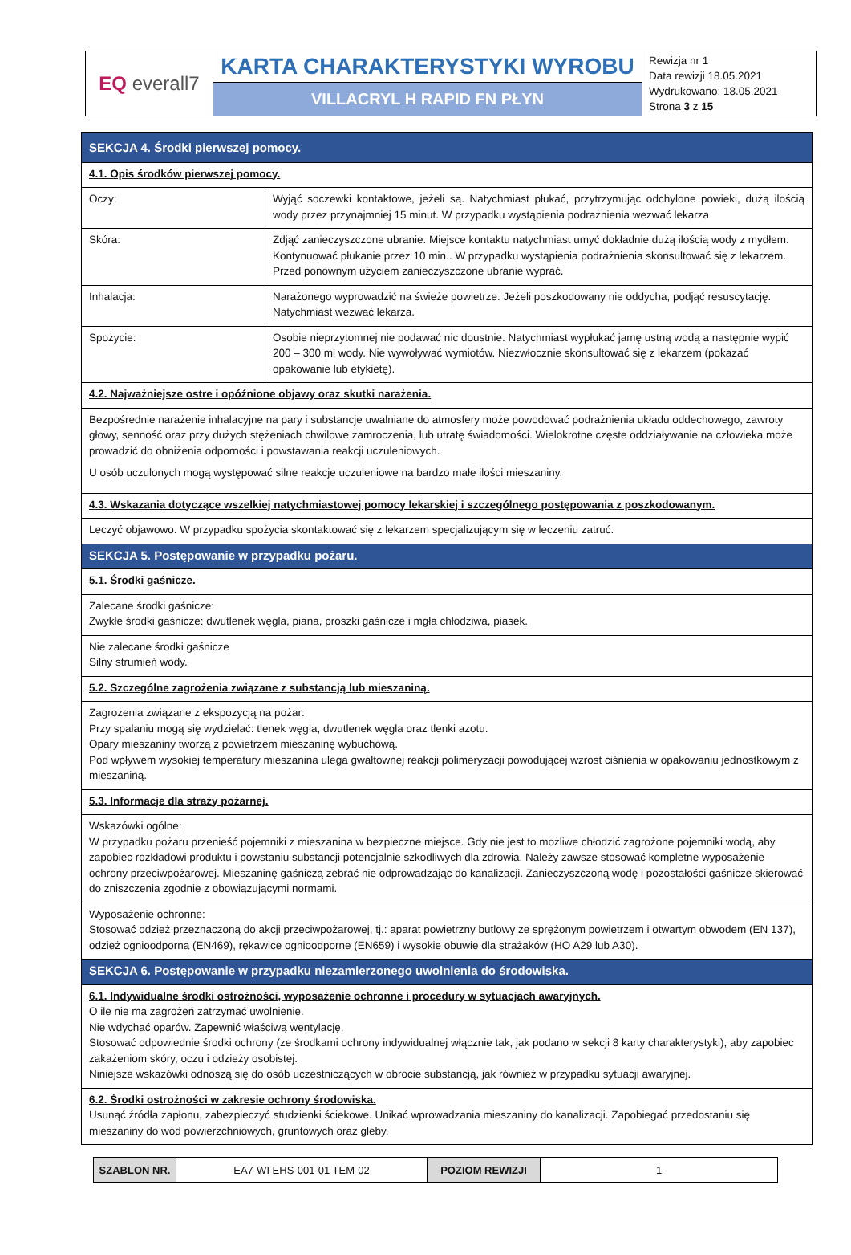| EQ everall7 | KARTA CHARAKTERYSTYKI WYROBU | Rewizja nr 1 Data rewizji 18.05.2021 Wydrukowano: 18.05.2021 Strona 3 z 15 |
| | VILLACRYL H RAPID FN PŁYN | |
| SEKCJA 4. Środki pierwszej pomocy. | |
| 4.1. Opis środków pierwszej pomocy. | |
| Oczy: | Wyjąć soczewki kontaktowe, jeżeli są. Natychmiast płukać, przytrzymując odchylone powieki, dużą ilością wody przez przynajmniej 15 minut. W przypadku wystąpienia podrażnienia wezwać lekarza |
| Skóra: | Zdjąć zanieczyszczone ubranie. Miejsce kontaktu natychmiast umyć dokładnie dużą ilością wody z mydłem. Kontynuować płukanie przez 10 min.. W przypadku wystąpienia podrażnienia skonsultować się z lekarzem. Przed ponownym użyciem zanieczyszczone ubranie wyprać. |
| Inhalacja: | Narażonego wyprowadzić na świeże powietrze. Jeżeli poszkodowany nie oddycha, podjąć resuscytację. Natychmiast wezwać lekarza. |
| Spożycie: | Osobie nieprzytomnej nie podawać nic doustnie. Natychmiast wypłukać jamę ustną wodą a następnie wypić 200 – 300 ml wody. Nie wywoływać wymiotów. Niezwłocznie skonsultować się z lekarzem (pokazać opakowanie lub etykietę). |
| 4.2. Najważniejsze ostre i opóźnione objawy oraz skutki narażenia. | |
| Bezpośrednie narażenie inhalacyjne na pary i substancje uwalniane do atmosfery może powodować podrażnienia układu oddechowego, zawroty głowy, senność oraz przy dużych stężeniach chwilowe zamroczenia, lub utratę świadomości. Wielokrotne częste oddziaływanie na człowieka może prowadzić do obniżenia odporności i powstawania reakcji uczuleniowych. U osób uczulonych mogą występować silne reakcje uczuleniowe na bardzo małe ilości mieszaniny. | |
| 4.3. Wskazania dotyczące wszelkiej natychmiastowej pomocy lekarskiej i szczególnego postępowania z poszkodowanym. | |
| Leczyć objawowo. W przypadku spożycia skontaktować się z lekarzem specjalizującym się w leczeniu zatruć. | |
| SEKCJA 5. Postępowanie w przypadku pożaru. | |
| 5.1. Środki gaśnicze. | |
| Zalecane środki gaśnicze: Zwykłe środki gaśnicze: dwutlenek węgla, piana, proszki gaśnicze i mgła chłodziwa, piasek. | |
| Nie zalecane środki gaśnicze Silny strumień wody. | |
| 5.2. Szczególne zagrożenia związane z substancją lub mieszaniną. | |
| Zagrożenia związane z ekspozycją na pożar: Przy spalaniu mogą się wydzielać: tlenek węgla, dwutlenek węgla oraz tlenki azotu. Opary mieszaniny tworzą z powietrzem mieszaninę wybuchową. Pod wpływem wysokiej temperatury mieszanina ulega gwałtownej reakcji polimeryzacji powodującej wzrost ciśnienia w opakowaniu jednostkowym z mieszaniną. | |
| 5.3. Informacje dla straży pożarnej. | |
| Wskazówki ogólne: W przypadku pożaru przenieść pojemniki z mieszanina w bezpieczne miejsce. Gdy nie jest to możliwe chłodzić zagrożone pojemniki wodą, aby zapobiec rozkładowi produktu i powstaniu substancji potencjalnie szkodliwych dla zdrowia. Należy zawsze stosować kompletne wyposażenie ochrony przeciwpożarowej. Mieszaninę gaśniczą zebrać nie odprowadzając do kanalizacji. Zanieczyszczoną wodę i pozostałości gaśnicze skierować do zniszczenia zgodnie z obowiązującymi normami. | |
| Wyposażenie ochronne: Stosować odzież przeznaczoną do akcji przeciwpożarowej, tj.: aparat powietrzny butlowy ze sprężonym powietrzem i otwartym obwodem (EN 137), odzież ognioodporną (EN469), rękawice ognioodporne (EN659) i wysokie obuwie dla strażaków (HO A29 lub A30). | |
| SEKCJA 6. Postępowanie w przypadku niezamierzonego uwolnienia do środowiska. | |
| 6.1. Indywidualne środki ostrożności, wyposażenie ochronne i procedury w sytuacjach awaryjnych. O ile nie ma zagrożeń zatrzymać uwolnienie. Nie wdychać oparów. Zapewnić właściwą wentylację. Stosować odpowiednie środki ochrony (ze środkami ochrony indywidualnej włącznie tak, jak podano w sekcji 8 karty charakterystyki), aby zapobiec zakażeniom skóry, oczu i odzieży osobistej. Niniejsze wskazówki odnoszą się do osób uczestniczących w obrocie substancją, jak również w przypadku sytuacji awaryjnej. | |
| 6.2. Środki ostrożności w zakresie ochrony środowiska. Usunąć źródła zapłonu, zabezpieczyć studzienki ściekowe. Unikać wprowadzania mieszaniny do kanalizacji. Zapobiegać przedostaniu się mieszaniny do wód powierzchniowych, gruntowych oraz gleby. | |
| SZABLON NR. | EA7-WI EHS-001-01 TEM-02 | POZIOM REWIZJI | 1 |